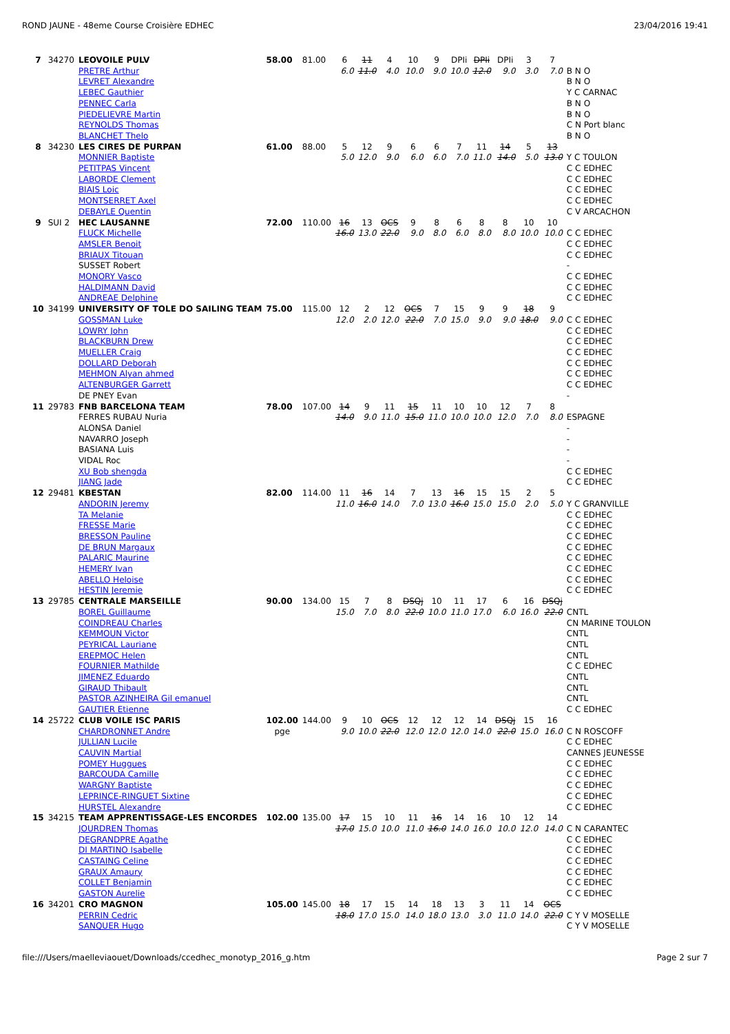ROND JAUNE - 48eme Course Croisière EDHEC 23/04/2016 19:41
| 7 | 34270 | LEOVOILE PULV | 58.00 | 81.00 | 6 | 11 | 4 | 10 | 9 | DPIi | DPIi | DPIi | 3 | 7 | |
| | | PRETRE Arthur LEVRET Alexandre LEBEC Gauthier PENNEC Carla PIEDELIEVRE Martin REYNOLDS Thomas BLANCHET Thelo | | | 6.0 | 11.0 | 4.0 | 10.0 | 9.0 | 10.0 | 12.0 | 9.0 | 3.0 | 7.0 | B N O B N O Y C CARNAC B N O B N O C N Port blanc B N O |
| 8 | 34230 | LES CIRES DE PURPAN | 61.00 | 88.00 | 5 | 12 | 9 | 6 | 6 | 7 | 11 | 14 | 5 | 13 | |
| | | MONNIER Baptiste PETITPAS Vincent LABORDE Clement BIAIS Loic MONTSERRET Axel DEBAYLE Quentin | | | 5.0 | 12.0 | 9.0 | 6.0 | 6.0 | 7.0 | 11.0 | 14.0 | 5.0 | 13.0 | Y C TOULON C C EDHEC C C EDHEC C C EDHEC C C EDHEC C V ARCACHON |
| 9 | SUI 2 | HEC LAUSANNE | 72.00 | 110.00 | 16 | 13 | OCS | 9 | 8 | 6 | 8 | 8 | 10 | 10 | |
| | | FLUCK Michelle AMSLER Benoit BRIAUX Titouan SUSSET Robert MONORY Vasco HALDIMANN David ANDREAE Delphine | | | 16.0 | 13.0 | 22.0 | 9.0 | 8.0 | 6.0 | 8.0 | 8.0 | 10.0 | 10.0 | C C EDHEC C C EDHEC C C EDHEC - C C EDHEC C C EDHEC C C EDHEC |
| 10 | 34199 | UNIVERSITY OF TOLE DO SAILING TEAM | 75.00 | 115.00 | 12 | 2 | 12 | OCS | 7 | 15 | 9 | 9 | 18 | 9 | |
| | | GOSSMAN Luke LOWRY John BLACKBURN Drew MUELLER Craig DOLLARD Deborah MEHMON Alyan ahmed ALTENBURGER Garrett DE PNEY Evan | | | 12.0 | 2.0 | 12.0 | 22.0 | 7.0 | 15.0 | 9.0 | 9.0 | 18.0 | 9.0 | C C EDHEC C C EDHEC C C EDHEC C C EDHEC C C EDHEC C C EDHEC C C EDHEC - |
| 11 | 29783 | FNB BARCELONA TEAM | 78.00 | 107.00 | 14 | 9 | 11 | 15 | 11 | 10 | 10 | 12 | 7 | 8 | |
| | | FERRES RUBAU Nuria ALONSA Daniel NAVARRO Joseph BASIANA Luis VIDAL Roc XU Bob shengda JIANG Jade | | | 14.0 | 9.0 | 11.0 | 15.0 | 11.0 | 10.0 | 10.0 | 12.0 | 7.0 | 8.0 | ESPAGNE - - - - C C EDHEC C C EDHEC |
| 12 | 29481 | KBESTAN | 82.00 | 114.00 | 11 | 16 | 14 | 7 | 13 | 16 | 15 | 15 | 2 | 5 | |
| | | ANDORIN Jeremy TA Melanie FRESSE Marie BRESSON Pauline DE BRUN Margaux PALARIC Maurine HEMERY Ivan ABELLO Heloise HESTIN Jeremie | | | 11.0 | 16.0 | 14.0 | 7.0 | 13.0 | 16.0 | 15.0 | 15.0 | 2.0 | 5.0 | Y C GRANVILLE C C EDHEC C C EDHEC C C EDHEC C C EDHEC C C EDHEC C C EDHEC C C EDHEC C C EDHEC |
| 13 | 29785 | CENTRALE MARSEILLE | 90.00 | 134.00 | 15 | 7 | 8 | DSQj | 10 | 11 | 17 | 6 | 16 | DSQj | |
| | | BOREL Guillaume COINDREAU Charles KEMMOUN Victor PEYRICAL Lauriane EREPMOC Helen FOURNIER Mathilde JIMENEZ Eduardo GIRAUD Thibault PASTOR AZINHEIRA Gil emanuel GAUTIER Etienne | | | 15.0 | 7.0 | 8.0 | 22.0 | 10.0 | 11.0 | 17.0 | 6.0 | 16.0 | 22.0 | CNTL CN MARINE TOULON CNTL CNTL CNTL C C EDHEC CNTL CNTL CNTL C C EDHEC |
| 14 | 25722 | CLUB VOILE ISC PARIS | 102.00 | 144.00 | 9 | 10 | OCS | 12 | 12 | 12 | 14 | DSQj | 15 | 16 | |
| | | CHARDRONNET Andre JULLIAN Lucile CAUVIN Martial POMEY Huggues BARCOUDA Camille WARGNY Baptiste LEPRINCE-RINGUET Sixtine HURSTEL Alexandre | pge | | 9.0 | 10.0 | 22.0 | 12.0 | 12.0 | 12.0 | 14.0 | 22.0 | 15.0 | 16.0 | C N ROSCOFF C C EDHEC CANNES JEUNESSE C C EDHEC C C EDHEC C C EDHEC C C EDHEC C C EDHEC |
| 15 | 34215 | TEAM APPRENTISSAGE-LES ENCORDES | 102.00 | 135.00 | 17 | 15 | 10 | 11 | 16 | 14 | 16 | 10 | 12 | 14 | |
| | | JOURDREN Thomas DEGRANDPRE Agathe DI MARTINO Isabelle CASTAING Celine GRAUX Amaury COLLET Benjamin GASTON Aurelie | | | 17.0 | 15.0 | 10.0 | 11.0 | 16.0 | 14.0 | 16.0 | 10.0 | 12.0 | 14.0 | C N CARANTEC C C EDHEC C C EDHEC C C EDHEC C C EDHEC C C EDHEC C C EDHEC |
| 16 | 34201 | CRO MAGNON | 105.00 | 145.00 | 18 | 17 | 15 | 14 | 18 | 13 | 3 | 11 | 14 | OCS | |
| | | PERRIN Cedric SANQUER Hugo | | | 18.0 | 17.0 | 15.0 | 14.0 | 18.0 | 13.0 | 3.0 | 11.0 | 14.0 | 22.0 | C Y V MOSELLE C Y V MOSELLE |
file:///Users/maelleviaouet/Downloads/ccedhec_monotyp_2016_g.htm Page 2 sur 7